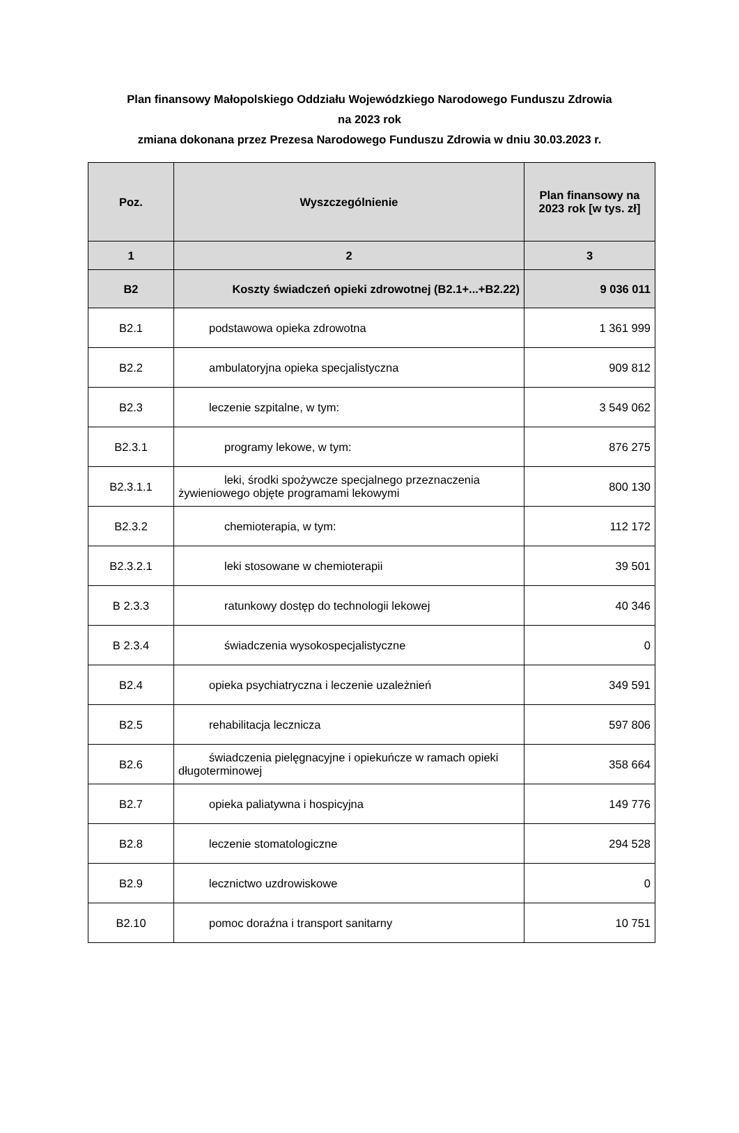Plan finansowy Małopolskiego Oddziału Wojewódzkiego Narodowego Funduszu Zdrowia
na 2023 rok
zmiana dokonana przez Prezesa Narodowego Funduszu Zdrowia w dniu 30.03.2023 r.
| Poz. | Wyszczególnienie | Plan finansowy na 2023 rok [w tys. zł] |
| --- | --- | --- |
| 1 | 2 | 3 |
| B2 | Koszty świadczeń opieki zdrowotnej (B2.1+...+B2.22) | 9 036 011 |
| B2.1 | podstawowa opieka zdrowotna | 1 361 999 |
| B2.2 | ambulatoryjna opieka specjalistyczna | 909 812 |
| B2.3 | leczenie szpitalne, w tym: | 3 549 062 |
| B2.3.1 | programy lekowe, w tym: | 876 275 |
| B2.3.1.1 | leki, środki spożywcze specjalnego przeznaczenia żywieniowego objęte programami lekowymi | 800 130 |
| B2.3.2 | chemioterapia, w tym: | 112 172 |
| B2.3.2.1 | leki stosowane w chemioterapii | 39 501 |
| B 2.3.3 | ratunkowy dostęp do technologii lekowej | 40 346 |
| B 2.3.4 | świadczenia wysokospecjalistyczne | 0 |
| B2.4 | opieka psychiatryczna i leczenie uzależnień | 349 591 |
| B2.5 | rehabilitacja lecznicza | 597 806 |
| B2.6 | świadczenia pielęgnacyjne i opiekuńcze w ramach opieki długoterminowej | 358 664 |
| B2.7 | opieka paliatywna i hospicyjna | 149 776 |
| B2.8 | leczenie stomatologiczne | 294 528 |
| B2.9 | lecznictwo uzdrowiskowe | 0 |
| B2.10 | pomoc doraźna i transport sanitarny | 10 751 |